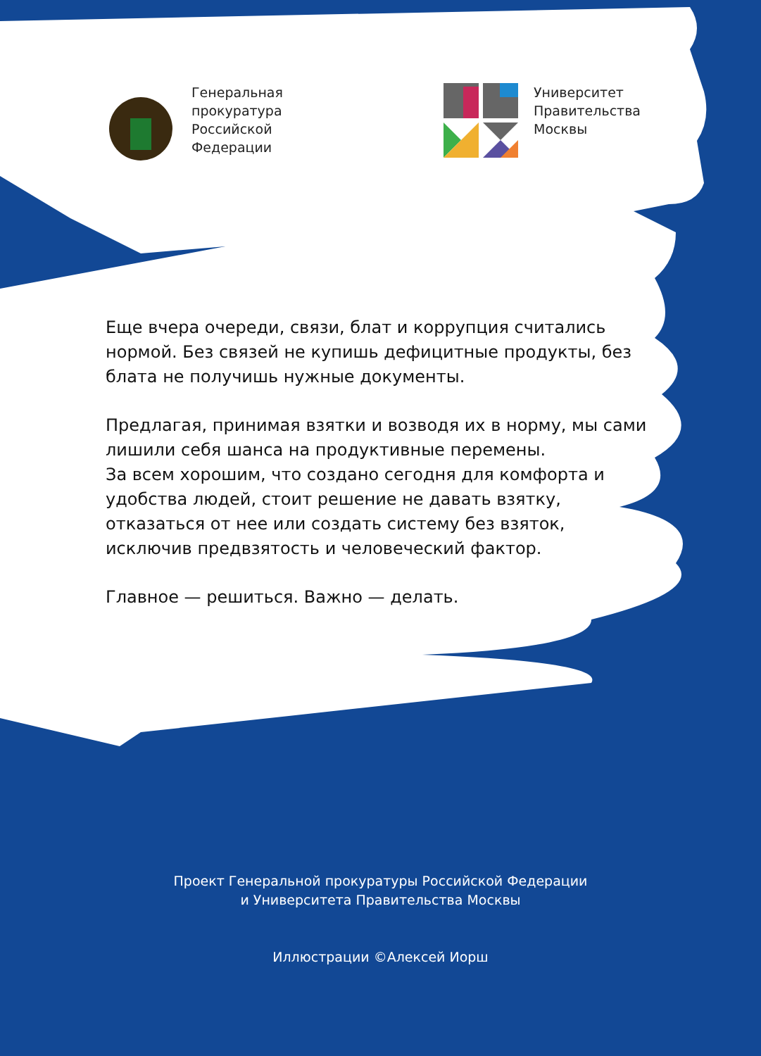Генеральная
прокуратура
Российской
Федерации
Университет
Правительства
Москвы
Еще вчера очереди, связи, блат и коррупция считались нормой. Без связей не купишь дефицитные продукты, без блата не получишь нужные документы.
Предлагая, принимая взятки и возводя их в норму, мы сами лишили себя шанса на продуктивные перемены.
За всем хорошим, что создано сегодня для комфорта и удобства людей, стоит решение не давать взятку, отказаться от нее или создать систему без взяток, исключив предвзятость и человеческий фактор.
Главное — решиться. Важно — делать.
Проект Генеральной прокуратуры Российской Федерации
и Университета Правительства Москвы
Иллюстрации ©Алексей Иорш